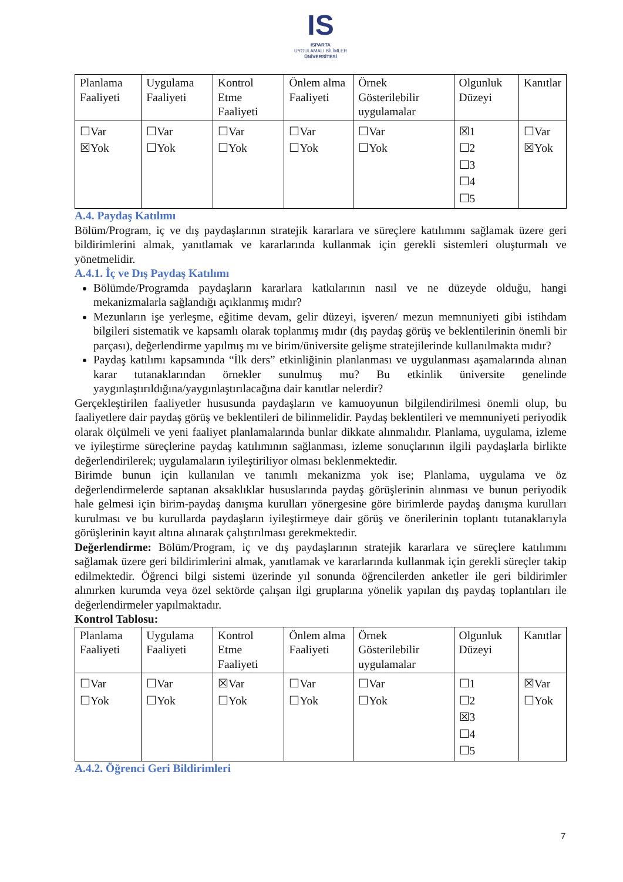IS
ISPARTA
UYGULAMALI BİLİMLER
ÜNİVERSİTESİ
| Planlama Faaliyeti | Uygulama Faaliyeti | Kontrol Etme Faaliyeti | Önlem alma Faaliyeti | Örnek Gösterilebilir uygulamalar | Olgunluk Düzeyi | Kanıtlar |
| ☐Var ☒Yok | ☐Var ☐Yok | ☐Var ☐Yok | ☐Var ☐Yok | ☐Var ☐Yok | ☒1 ☐2 ☐3 ☐4 ☐5 | ☐Var ☒Yok |
A.4. Paydaş Katılımı
Bölüm/Program, iç ve dış paydaşlarının stratejik kararlara ve süreçlere katılımını sağlamak üzere geri bildirimlerini almak, yanıtlamak ve kararlarında kullanmak için gerekli sistemleri oluşturmalı ve yönetmelidir.
A.4.1. İç ve Dış Paydaş Katılımı
Bölümde/Programda paydaşların kararlara katkılarının nasıl ve ne düzeyde olduğu, hangi mekanizmalarla sağlandığı açıklanmış mıdır?
Mezunların işe yerleşme, eğitime devam, gelir düzeyi, işveren/ mezun memnuniyeti gibi istihdam bilgileri sistematik ve kapsamlı olarak toplanmış mıdır (dış paydaş görüş ve beklentilerinin önemli bir parçası), değerlendirme yapılmış mı ve birim/üniversite gelişme stratejilerinde kullanılmakta mıdır?
Paydaş katılımı kapsamında “İlk ders” etkinliğinin planlanması ve uygulanması aşamalarında alınan karar tutanaklarından örnekler sunulmuş mu? Bu etkinlik üniversite genelinde yaygınlaştırıldığına/yaygınlaştırılacağına dair kanıtlar nelerdir?
Gerçekleştirilen faaliyetler hususunda paydaşların ve kamuoyunun bilgilendirilmesi önemli olup, bu faaliyetlere dair paydaş görüş ve beklentileri de bilinmelidir. Paydaş beklentileri ve memnuniyeti periyodik olarak ölçülmeli ve yeni faaliyet planlamalarında bunlar dikkate alınmalıdır. Planlama, uygulama, izleme ve iyileştirme süreçlerine paydaş katılımının sağlanması, izleme sonuçlarının ilgili paydaşlarla birlikte değerlendirilerek; uygulamaların iyileştiriliyor olması beklenmektedir.
Birimde bunun için kullanılan ve tanımlı mekanizma yok ise; Planlama, uygulama ve öz değerlendirmelerde saptanan aksaklıklar hususlarında paydaş görüşlerinin alınması ve bunun periyodik hale gelmesi için birim-paydaş danışma kurulları yönergesine göre birimlerde paydaş danışma kurulları kurulması ve bu kurullarda paydaşların iyileştirmeye dair görüş ve önerilerinin toplantı tutanaklarıyla görüşlerinin kayıt altına alınarak çalıştırılması gerekmektedir.
Değerlendirme: Bölüm/Program, iç ve dış paydaşlarının stratejik kararlara ve süreçlere katılımını sağlamak üzere geri bildirimlerini almak, yanıtlamak ve kararlarında kullanmak için gerekli süreçler takip edilmektedir. Öğrenci bilgi sistemi üzerinde yıl sonunda öğrencilerden anketler ile geri bildirimler alınırken kurumda veya özel sektörde çalışan ilgi gruplarına yönelik yapılan dış paydaş toplantıları ile değerlendirmeler yapılmaktadır.
Kontrol Tablosu:
| Planlama Faaliyeti | Uygulama Faaliyeti | Kontrol Etme Faaliyeti | Önlem alma Faaliyeti | Örnek Gösterilebilir uygulamalar | Olgunluk Düzeyi | Kanıtlar |
| ☐Var ☐Yok | ☐Var ☐Yok | ☒Var ☐Yok | ☐Var ☐Yok | ☐Var ☐Yok | ☐1 ☐2 ☒3 ☐4 ☐5 | ☒Var ☐Yok |
A.4.2. Öğrenci Geri Bildirimleri
7